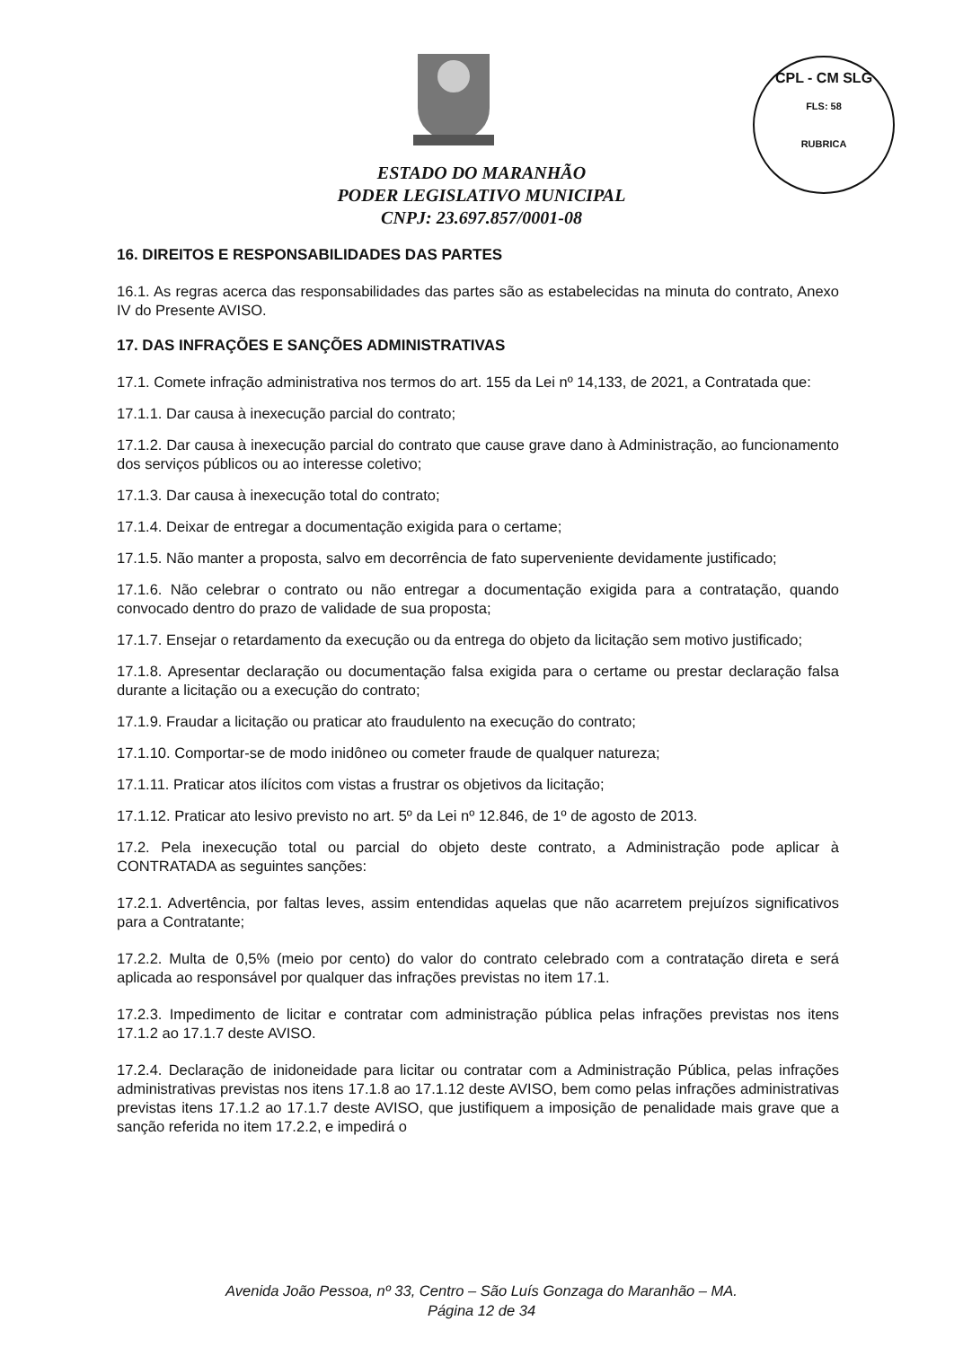CPL - CM SLG
FLS: 58
RUBRICA
ESTADO DO MARANHÃO
PODER LEGISLATIVO MUNICIPAL
CNPJ: 23.697.857/0001-08
16. DIREITOS E RESPONSABILIDADES DAS PARTES
16.1. As regras acerca das responsabilidades das partes são as estabelecidas na minuta do contrato, Anexo IV do Presente AVISO.
17. DAS INFRAÇÕES E SANÇÕES ADMINISTRATIVAS
17.1. Comete infração administrativa nos termos do art. 155 da Lei nº 14,133, de 2021, a Contratada que:
17.1.1. Dar causa à inexecução parcial do contrato;
17.1.2. Dar causa à inexecução parcial do contrato que cause grave dano à Administração, ao funcionamento dos serviços públicos ou ao interesse coletivo;
17.1.3. Dar causa à inexecução total do contrato;
17.1.4. Deixar de entregar a documentação exigida para o certame;
17.1.5. Não manter a proposta, salvo em decorrência de fato superveniente devidamente justificado;
17.1.6. Não celebrar o contrato ou não entregar a documentação exigida para a contratação, quando convocado dentro do prazo de validade de sua proposta;
17.1.7. Ensejar o retardamento da execução ou da entrega do objeto da licitação sem motivo justificado;
17.1.8. Apresentar declaração ou documentação falsa exigida para o certame ou prestar declaração falsa durante a licitação ou a execução do contrato;
17.1.9. Fraudar a licitação ou praticar ato fraudulento na execução do contrato;
17.1.10. Comportar-se de modo inidôneo ou cometer fraude de qualquer natureza;
17.1.11. Praticar atos ilícitos com vistas a frustrar os objetivos da licitação;
17.1.12. Praticar ato lesivo previsto no art. 5º da Lei nº 12.846, de 1º de agosto de 2013.
17.2. Pela inexecução total ou parcial do objeto deste contrato, a Administração pode aplicar à CONTRATADA as seguintes sanções:
17.2.1. Advertência, por faltas leves, assim entendidas aquelas que não acarretem prejuízos significativos para a Contratante;
17.2.2. Multa de 0,5% (meio por cento) do valor do contrato celebrado com a contratação direta e será aplicada ao responsável por qualquer das infrações previstas no item 17.1.
17.2.3. Impedimento de licitar e contratar com administração pública pelas infrações previstas nos itens 17.1.2 ao 17.1.7 deste AVISO.
17.2.4. Declaração de inidoneidade para licitar ou contratar com a Administração Pública, pelas infrações administrativas previstas nos itens 17.1.8 ao 17.1.12 deste AVISO, bem como pelas infrações administrativas previstas itens 17.1.2 ao 17.1.7 deste AVISO, que justifiquem a imposição de penalidade mais grave que a sanção referida no item 17.2.2, e impedirá o
Avenida João Pessoa, nº 33, Centro – São Luís Gonzaga do Maranhão – MA.
Página 12 de 34